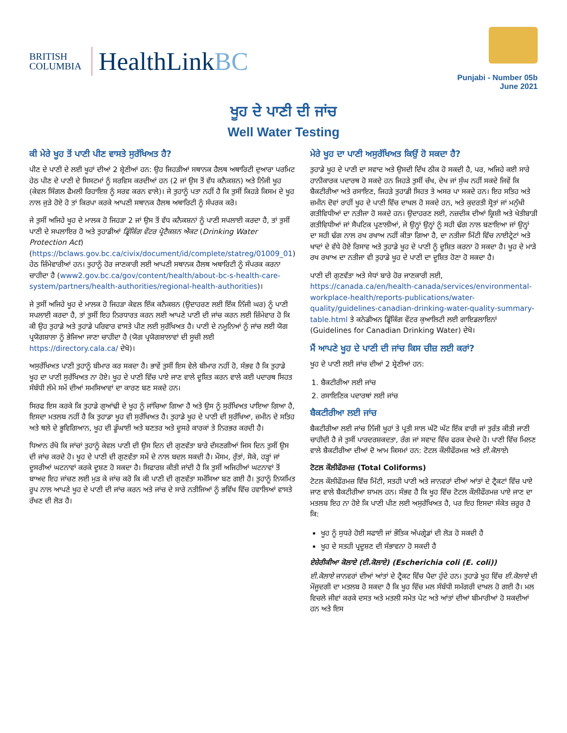BRITISH
COLUMBIA
HealthLinkBC
Punjabi - Number 05b
June 2021
ਖੂਹ ਦੇ ਪਾਣੀ ਦੀ ਜਾਂਚ
Well Water Testing
ਕੀ ਮੇਰੇ ਖੂਹ ਤੋਂ ਪਾਣੀ ਪੀਣ ਵਾਸਤੇ ਸੁਰੱਖਿਅਤ ਹੈ?
ਪੀਣ ਦੇ ਪਾਣੀ ਦੇ ਲਈ ਖੂਹਾਂ ਦੀਆਂ 2 ਸ਼੍ਰੇਣੀਆਂ ਹਨ: ਉਹ ਜਿਹੜੀਆਂ ਸਥਾਨਕ ਹੈਲਥ ਅਥਾਰਿਟੀ ਦੁਆਰਾ ਪਰਮਿਟ ਹੇਠ ਪੀਣ ਦੇ ਪਾਣੀ ਦੇ ਸਿਸਟਮਾਂ ਨੂੰ ਸਰਵਿਸ ਕਰਦੀਆਂ ਹਨ (2 ਜਾਂ ਉਸ ਤੋਂ ਵੱਧ ਕਨੈਕਸ਼ਨ) ਅਤੇ ਨਿੱਜੀ ਖੂਹ (ਕੇਵਲ ਸਿੰਗਲ ਫੈਮਲੀ ਰਿਹਾਇਸ਼ ਨੂੰ ਸਰਵ ਕਰਨ ਵਾਲੇ)। ਜੇ ਤੁਹਾਨੂੰ ਪਤਾ ਨਹੀਂ ਹੈ ਕਿ ਤੁਸੀਂ ਕਿਹੜੇ ਕਿਸਮ ਦੇ ਖੂਹ ਨਾਲ ਜੁੜੇ ਹੋਏ ਹੋ ਤਾਂ ਕਿਰਪਾ ਕਰਕੇ ਆਪਣੀ ਸਥਾਨਕ ਹੈਲਥ ਅਥਾਰਿਟੀ ਨੂੰ ਸੰਪਰਕ ਕਰੋ।
ਜੇ ਤੁਸੀਂ ਅਜਿਹੇ ਖੂਹ ਦੇ ਮਾਲਕ ਹੋ ਜਿਹੜਾ 2 ਜਾਂ ਉਸ ਤੋਂ ਵੱਧ ਕਨੈਕਸ਼ਨਾਂ ਨੂੰ ਪਾਣੀ ਸਪਲਾਈ ਕਰਦਾ ਹੈ, ਤਾਂ ਤੁਸੀਂ ਪਾਣੀ ਦੇ ਸਪਲਾਇਰ ਹੋ ਅਤੇ ਤੁਹਾਡੀਆਂ ਡ੍ਰਿੰਕਿੰਗ ਵੌਟਰ ਪ੍ਰੋਟੈਕਸ਼ਨ ਐਕਟ (Drinking Water Protection Act) (https://bclaws.gov.bc.ca/civix/document/id/complete/statreg/01009_01) ਹੇਠ ਜ਼ਿੰਮੇਵਾਰੀਆਂ ਹਨ। ਤੁਹਾਨੂੰ ਹੋਰ ਜਾਣਕਾਰੀ ਲਈ ਆਪਣੀ ਸਥਾਨਕ ਹੈਲਥ ਅਥਾਰਿਟੀ ਨੂੰ ਸੰਪਰਕ ਕਰਨਾ ਚਾਹੀਦਾ ਹੈ (www2.gov.bc.ca/gov/content/health/about-bc-s-health-care-system/partners/health-authorities/regional-health-authorities)।
ਜੇ ਤੁਸੀਂ ਅਜਿਹੇ ਖੂਹ ਦੇ ਮਾਲਕ ਹੋ ਜਿਹੜਾ ਕੇਵਲ ਇੱਕ ਕਨੈਕਸ਼ਨ (ਉਦਾਹਰਣ ਲਈ ਇੱਕ ਨਿੱਜੀ ਘਰ) ਨੂੰ ਪਾਣੀ ਸਪਲਾਈ ਕਰਦਾ ਹੈ, ਤਾਂ ਤੁਸੀਂ ਇਹ ਨਿਰਧਾਰਤ ਕਰਨ ਲਈ ਆਪਣੇ ਪਾਣੀ ਦੀ ਜਾਂਚ ਕਰਨ ਲਈ ਜ਼ਿੰਮੇਵਾਰ ਹੋ ਕਿ ਕੀ ਉਹ ਤੁਹਾਡੇ ਅਤੇ ਤੁਹਾਡੇ ਪਰਿਵਾਰ ਵਾਸਤੇ ਪੀਣ ਲਈ ਸੁਰੱਖਿਅਤ ਹੈ। ਪਾਣੀ ਦੇ ਨਮੂਨਿਆਂ ਨੂੰ ਜਾਂਚ ਲਈ ਯੋਗ ਪ੍ਰਯੋਗਸ਼ਾਲਾ ਨੂੰ ਭੇਜਿਆ ਜਾਣਾ ਚਾਹੀਦਾ ਹੈ (ਯੋਗ ਪ੍ਰਯੋਗਸ਼ਾਲਾਵਾਂ ਦੀ ਸੂਚੀ ਲਈ https://directory.cala.ca/ ਦੇਖੋ)।
ਅਸੁਰੱਖਿਅਤ ਪਾਣੀ ਤੁਹਾਨੂੰ ਬੀਮਾਰ ਕਰ ਸਕਦਾ ਹੈ। ਭਾਵੇਂ ਤੁਸੀਂ ਇਸ ਵੇਲੇ ਬੀਮਾਰ ਨਹੀਂ ਹੋ, ਸੰਭਵ ਹੈ ਕਿ ਤੁਹਾਡੇ ਖੂਹ ਦਾ ਪਾਣੀ ਸੁਰੱਖਿਅਤ ਨਾ ਹੋਏ। ਖੂਹ ਦੇ ਪਾਣੀ ਵਿੱਚ ਪਾਏ ਜਾਣ ਵਾਲੇ ਦੂਸ਼ਿਤ ਕਰਨ ਵਾਲੇ ਕਈ ਪਦਾਰਥ ਸਿਹਤ ਸੰਬੰਧੀ ਲੰਮੇ ਸਮੇਂ ਦੀਆਂ ਸਮਸਿਆਵਾਂ ਦਾ ਕਾਰਣ ਬਣ ਸਕਦੇ ਹਨ।
ਸਿਰਫ ਇਸ ਕਰਕੇ ਕਿ ਤੁਹਾਡੇ ਗੁਆਂਢੀ ਦੇ ਖੂਹ ਨੂੰ ਜਾਂਚਿਆ ਗਿਆ ਹੈ ਅਤੇ ਉਸ ਨੂੰ ਸੁਰੱਖਿਅਤ ਪਾਇਆ ਗਿਆ ਹੈ, ਇਸਦਾ ਮਤਲਬ ਨਹੀਂ ਹੈ ਕਿ ਤੁਹਾਡਾ ਖੂਹ ਵੀ ਸੁਰੱਖਿਅਤ ਹੈ। ਤੁਹਾਡੇ ਖੂਹ ਦੇ ਪਾਣੀ ਦੀ ਸੁਰੱਖਿਆ, ਜ਼ਮੀਨ ਦੇ ਸਤਿਹ ਅਤੇ ਥਲੇ ਦੇ ਭੂਵਿਗਿਆਨ, ਖੂਹ ਦੀ ਡੂੰਘਾਈ ਅਤੇ ਬਣਤਰ ਅਤੇ ਦੂਸਰੇ ਕਾਰਕਾਂ ਤੇ ਨਿਰਭਰ ਕਰਦੀ ਹੈ।
ਧਿਆਨ ਰੱਖੋ ਕਿ ਜਾਂਚਾਂ ਤੁਹਾਨੂੰ ਕੇਵਲ ਪਾਣੀ ਦੀ ਉਸ ਦਿਨ ਦੀ ਗੁਣਵੱਤਾ ਬਾਰੇ ਦੱਸਣਗੀਆਂ ਜਿਸ ਦਿਨ ਤੁਸੀਂ ਉਸ ਦੀ ਜਾਂਚ ਕਰਦੇ ਹੋ। ਖੂਹ ਦੇ ਪਾਣੀ ਦੀ ਗੁਣਵੱਤਾ ਸਮੇਂ ਦੇ ਨਾਲ ਬਦਲ ਸਕਦੀ ਹੈ। ਮੌਸਮ, ਰੁੱਤਾਂ, ਸੋਕੇ, ਹੜ੍ਹਾਂ ਜਾਂ ਦੂਸਰੀਆਂ ਘਟਨਾਵਾਂ ਕਰਕੇ ਦੂਸ਼ਣ ਹੋ ਸਕਦਾ ਹੈ। ਸਿਫਾਰਸ਼ ਕੀਤੀ ਜਾਂਦੀ ਹੈ ਕਿ ਤੁਸੀਂ ਅਜਿਹੀਆਂ ਘਟਨਾਵਾਂ ਤੋਂ ਬਾਅਦ ਇਹ ਜਾਂਚਣ ਲਈ ਮੁੜ ਕੇ ਜਾਂਚ ਕਰੋ ਕਿ ਕੀ ਪਾਣੀ ਦੀ ਗੁਣਵੱਤਾ ਸਮੱਸਿਆ ਬਣ ਗਈ ਹੈ। ਤੁਹਾਨੂੰ ਨਿਯਮਿਤ ਰੂਪ ਨਾਲ ਆਪਣੇ ਖੂਹ ਦੇ ਪਾਣੀ ਦੀ ਜਾਂਚ ਕਰਨ ਅਤੇ ਜਾਂਚ ਦੇ ਸਾਰੇ ਨਤੀਜਿਆਂ ਨੂੰ ਭਵਿੱਖ ਵਿੱਚ ਹਵਾਲਿਆਂ ਵਾਸਤੇ ਰੱਖਣ ਦੀ ਲੋੜ ਹੈ।
ਮੇਰੇ ਖੂਹ ਦਾ ਪਾਣੀ ਅਸੁਰੱਖਿਅਤ ਕਿਉਂ ਹੋ ਸਕਦਾ ਹੈ?
ਤੁਹਾਡੇ ਖੂਹ ਦੇ ਪਾਣੀ ਦਾ ਸਵਾਦ ਅਤੇ ਉਸਦੀ ਦਿੱਖ ਠੀਕ ਹੋ ਸਕਦੀ ਹੈ, ਪਰ, ਅਜਿਹੇ ਕਈ ਸਾਰੇ ਹਾਨੀਕਾਰਕ ਪਦਾਰਥ ਹੋ ਸਕਦੇ ਹਨ ਜਿਹੜੇ ਤੁਸੀਂ ਚੱਖ, ਦੇਖ ਜਾਂ ਸੁੰਘ ਨਹੀਂ ਸਕਦੇ ਜਿਵੇਂ ਕਿ ਬੈਕਟੀਰੀਆ ਅਤੇ ਰਸਾਇਣ, ਜਿਹੜੇ ਤੁਹਾਡੀ ਸਿਹਤ ਤੇ ਅਸਰ ਪਾ ਸਕਦੇ ਹਨ। ਇਹ ਸਤਿਹ ਅਤੇ ਜ਼ਮੀਨ ਦੋਵਾਂ ਰਾਹੀਂ ਖੂਹ ਦੇ ਪਾਣੀ ਵਿੱਚ ਦਾਖਲ ਹੋ ਸਕਦੇ ਹਨ, ਅਤੇ ਕੁਦਰਤੀ ਸ੍ਰੋਤਾਂ ਜਾਂ ਮਨੁੱਖੀ ਗਤੀਵਿਧੀਆਂ ਦਾ ਨਤੀਜਾ ਹੋ ਸਕਦੇ ਹਨ। ਉਦਾਹਰਣ ਲਈ, ਨਜ਼ਦੀਕ ਦੀਆਂ ਕ੍ਰਿਸ਼ੀ ਅਤੇ ਖੇਤੀਬਾੜੀ ਗਤੀਵਿਧੀਆਂ ਜਾਂ ਸੈਪਟਿਕ ਪ੍ਰਣਾਲੀਆਂ, ਜੇ ਉਨ੍ਹਾਂ ਉਨ੍ਹਾਂ ਨੂੰ ਸਹੀ ਢੰਗ ਨਾਲ ਬਣਾਇਆ ਜਾਂ ਉਨ੍ਹਾਂ ਦਾ ਸਹੀ ਢੰਗ ਨਾਲ ਰਖ ਰਖਾਅ ਨਹੀਂ ਕੀਤਾ ਗਿਆ ਹੈ, ਦਾ ਨਤੀਜਾ ਮਿੱਟੀ ਵਿੱਚ ਨਾਈਟ੍ਰੇਟਾਂ ਅਤੇ ਖਾਦਾਂ ਦੇ ਵੱਧੇ ਹੋਏ ਰਿਸਾਵ ਅਤੇ ਤੁਹਾਡੇ ਖੂਹ ਦੇ ਪਾਣੀ ਨੂੰ ਦੂਸ਼ਿਤ ਕਰਨਾ ਹੋ ਸਕਦਾ ਹੈ। ਖੂਹ ਦੇ ਮਾੜੇ ਰਖ ਰਖਾਅ ਦਾ ਨਤੀਜਾ ਵੀ ਤੁਹਾਡੇ ਖੂਹ ਦੇ ਪਾਣੀ ਦਾ ਦੂਸ਼ਿਤ ਹੋਣਾ ਹੋ ਸਕਦਾ ਹੈ।
ਪਾਣੀ ਦੀ ਗੁਣਵੱਤਾ ਅਤੇ ਸੇਧਾਂ ਬਾਰੇ ਹੋਰ ਜਾਣਕਾਰੀ ਲਈ, https://canada.ca/en/health-canada/services/environmental-workplace-health/reports-publications/water-quality/guidelines-canadian-drinking-water-quality-summary-table.html ਤੇ ਕਨੇਡੀਅਨ ਡ੍ਰਿੰਕਿੰਗ ਵੌਟਰ ਕੁਆਲਿਟੀ ਲਈ ਗਾਇਡਲਾਇਨਾਂ (Guidelines for Canadian Drinking Water) ਦੇਖੋ।
ਮੈਂ ਆਪਣੇ ਖੂਹ ਦੇ ਪਾਣੀ ਦੀ ਜਾਂਚ ਕਿਸ ਚੀਜ਼ ਲਈ ਕਰਾਂ?
ਖੂਹ ਦੇ ਪਾਣੀ ਲਈ ਜਾਂਚ ਦੀਆਂ 2 ਸ਼੍ਰੇਣੀਆਂ ਹਨ:
1. ਬੈਕਟੀਰੀਆ ਲਈ ਜਾਂਚ
2. ਰਸਾਇਣਿਕ ਪਦਾਰਥਾਂ ਲਈ ਜਾਂਚ
ਬੈਕਟੀਰੀਆ ਲਈ ਜਾਂਚ
ਬੈਕਟੀਰੀਆ ਲਈ ਜਾਂਚ ਨਿੱਜੀ ਖੂਹਾਂ ਤੇ ਪ੍ਰਤੀ ਸਾਲ ਘੱਟੋ ਘੱਟ ਇੱਕ ਵਾਰੀ ਜਾਂ ਤੁਰੰਤ ਕੀਤੀ ਜਾਣੀ ਚਾਹੀਦੀ ਹੈ ਜੇ ਤੁਸੀਂ ਪਾਰਦਰਸ਼ਕਦਤਾ, ਰੰਗ ਜਾਂ ਸਵਾਦ ਵਿੱਚ ਫਰਕ ਦੇਖਦੇ ਹੋ। ਪਾਣੀ ਵਿੱਚ ਮਿਲਣ ਵਾਲੇ ਬੈਕਟੀਰੀਆ ਦੀਆਂ ਦੋ ਆਮ ਕਿਸਮਾਂ ਹਨ: ਟੋਟਲ ਕੌਲੀਫੌਰਮਜ਼ ਅਤੇ ਈ.ਕੋਲਾਏ।
ਟੋਟਲ ਕੌਲੀਫੌਰਮਜ਼ (Total Coliforms)
ਟੋਟਲ ਕੌਲੀਫੌਰਮਜ਼ ਵਿੱਚ ਮਿੱਟੀ, ਸਤਹੀ ਪਾਣੀ ਅਤੇ ਜਾਨਵਰਾਂ ਦੀਆਂ ਆਂਤਾਂ ਦੇ ਟ੍ਰੈਕਟਾਂ ਵਿੱਚ ਪਾਏ ਜਾਣ ਵਾਲੇ ਬੈਕਟੀਰੀਆ ਸ਼ਾਮਲ ਹਨ। ਸੰਭਵ ਹੈ ਕਿ ਖੂਹ ਵਿੱਚ ਟੋਟਲ ਕੌਲੀਫੌਰਮਜ਼ ਪਾਏ ਜਾਣ ਦਾ ਮਤਲਬ ਇਹ ਨਾ ਹੋਏ ਕਿ ਪਾਣੀ ਪੀਣ ਲਈ ਅਸੁਰੱਖਿਅਤ ਹੈ, ਪਰ ਇਹ ਇਸਦਾ ਸੰਕੇਤ ਜ਼ਰੂਰ ਹੈ ਕਿ:
ਖੂਹ ਨੂੰ ਸੁਧਰੇ ਹੋਈ ਸਫਾਈ ਜਾਂ ਭੌਤਿਕ ਅੱਪਗ੍ਰੇਡਾਂ ਦੀ ਲੋੜ ਹੋ ਸਕਦੀ ਹੈ
ਖੂਹ ਦੇ ਸਤਹੀ ਪ੍ਰਦੂਸ਼ਣ ਦੀ ਸੰਭਾਵਨਾ ਹੋ ਸਕਦੀ ਹੈ
ਏਸ਼ੇਰੀਕੀਆ ਕੋਲਾਏ (ਈ.ਕੋਲਾਏ) (Escherichia coli (E. coli))
ਈ.ਕੋਲਾਏ ਜਾਨਵਰਾਂ ਦੀਆਂ ਆਂਤਾਂ ਦੇ ਟ੍ਰੈਕਟ ਵਿੱਚ ਪੈਦਾ ਹੁੰਦੇ ਹਨ। ਤੁਹਾਡੇ ਖੂਹ ਵਿੱਚ ਈ.ਕੋਲਾਏ ਦੀ ਮੌਜੂਦਗੀ ਦਾ ਮਤਲਬ ਹੋ ਸਕਦਾ ਹੈ ਕਿ ਖੂਹ ਵਿੱਚ ਮਲ ਸੰਬੰਧੀ ਸਮੱਗਰੀ ਦਾਖਲ ਹੋ ਗਈ ਹੈ। ਮਲ ਵਿਚਲੇ ਜੀਵਾਂ ਕਰਕੇ ਦਸਤ ਅਤੇ ਮਤਲੀ ਸਮੇਤ ਪੇਟ ਅਤੇ ਆਂਤਾਂ ਦੀਆਂ ਬੀਮਾਰੀਆਂ ਹੋ ਸਕਦੀਆਂ ਹਨ ਅਤੇ ਇਸ